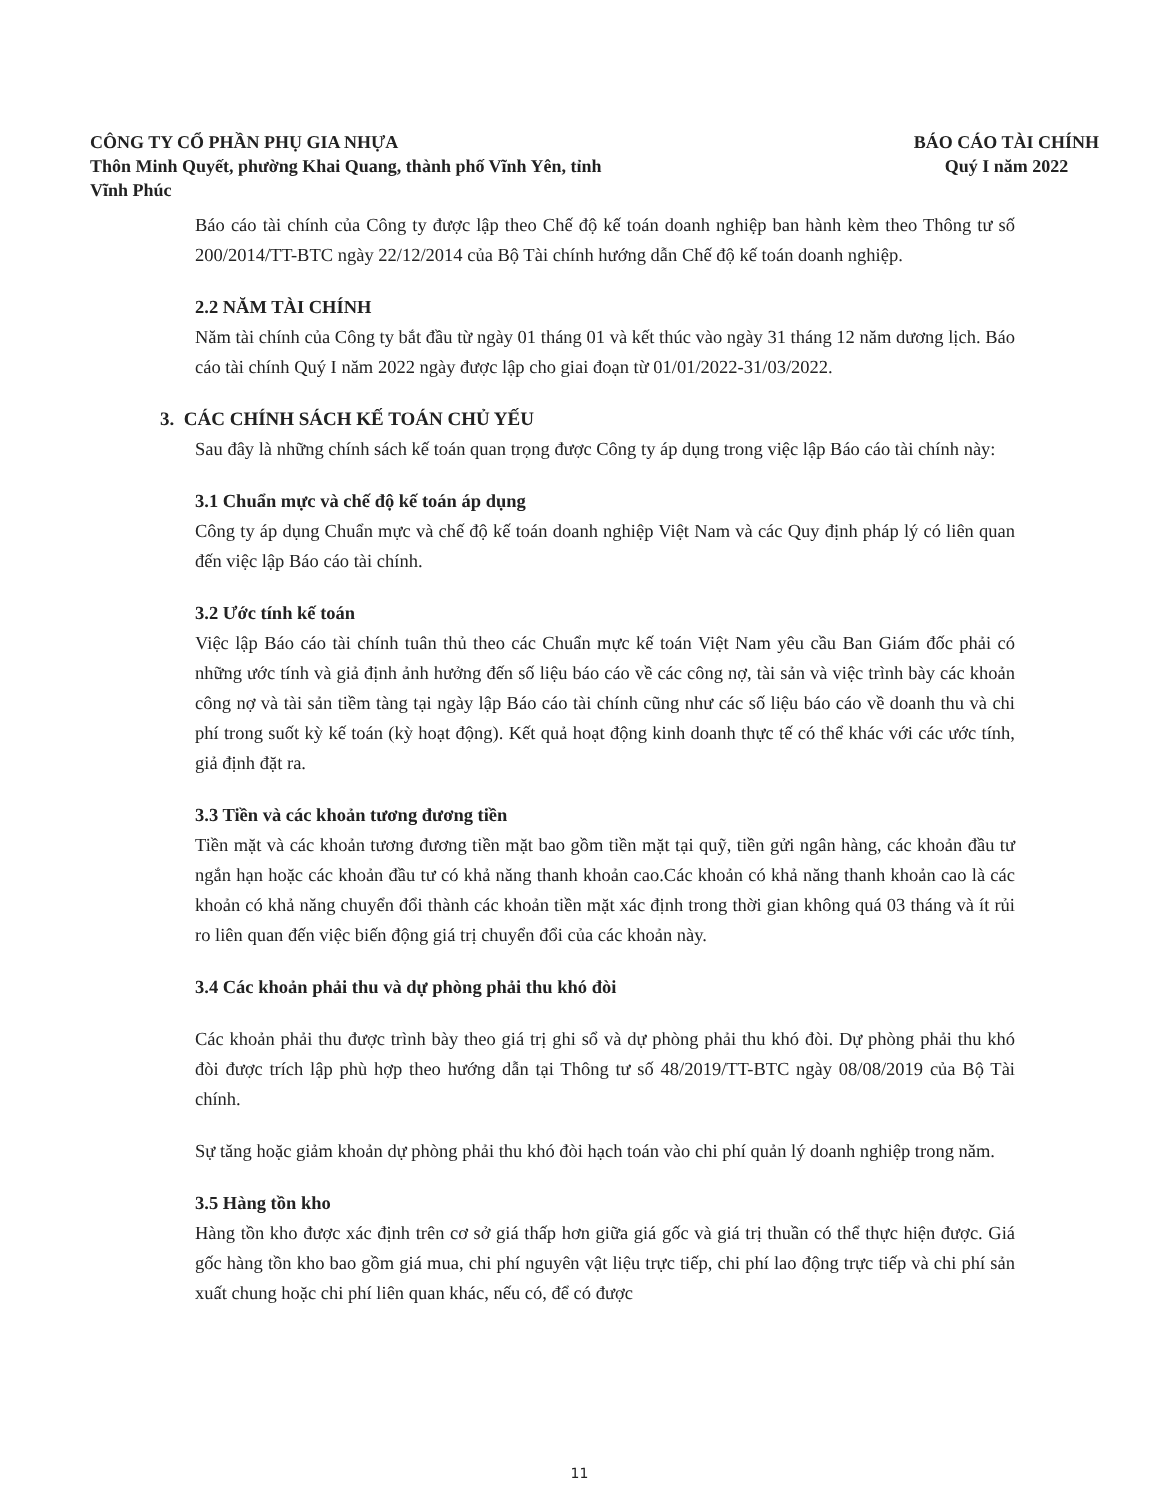CÔNG TY CỔ PHẦN PHỤ GIA NHỰA
Thôn Minh Quyết, phường Khai Quang, thành phố Vĩnh Yên, tỉnh
Vĩnh Phúc
BÁO CÁO TÀI CHÍNH
Quý I năm 2022
Báo cáo tài chính của Công ty được lập theo Chế độ kế toán doanh nghiệp ban hành kèm theo Thông tư số 200/2014/TT-BTC ngày 22/12/2014 của Bộ Tài chính hướng dẫn Chế độ kế toán doanh nghiệp.
2.2 NĂM TÀI CHÍNH
Năm tài chính của Công ty bắt đầu từ ngày 01 tháng 01 và kết thúc vào ngày 31 tháng 12 năm dương lịch. Báo cáo tài chính Quý I năm 2022 ngày được lập cho giai đoạn từ 01/01/2022-31/03/2022.
3. CÁC CHÍNH SÁCH KẾ TOÁN CHỦ YẾU
Sau đây là những chính sách kế toán quan trọng được Công ty áp dụng trong việc lập Báo cáo tài chính này:
3.1 Chuẩn mực và chế độ kế toán áp dụng
Công ty áp dụng Chuẩn mực và chế độ kế toán doanh nghiệp Việt Nam và các Quy định pháp lý có liên quan đến việc lập Báo cáo tài chính.
3.2 Ước tính kế toán
Việc lập Báo cáo tài chính tuân thủ theo các Chuẩn mực kế toán Việt Nam yêu cầu Ban Giám đốc phải có những ước tính và giả định ảnh hưởng đến số liệu báo cáo về các công nợ, tài sản và việc trình bày các khoản công nợ và tài sản tiềm tàng tại ngày lập Báo cáo tài chính cũng như các số liệu báo cáo về doanh thu và chi phí trong suốt kỳ kế toán (kỳ hoạt động). Kết quả hoạt động kinh doanh thực tế có thể khác với các ước tính, giả định đặt ra.
3.3 Tiền và các khoản tương đương tiền
Tiền mặt và các khoản tương đương tiền mặt bao gồm tiền mặt tại quỹ, tiền gửi ngân hàng, các khoản đầu tư ngắn hạn hoặc các khoản đầu tư có khả năng thanh khoản cao.Các khoản có khả năng thanh khoản cao là các khoản có khả năng chuyển đổi thành các khoản tiền mặt xác định trong thời gian không quá 03 tháng và ít rủi ro liên quan đến việc biến động giá trị chuyển đổi của các khoản này.
3.4 Các khoản phải thu và dự phòng phải thu khó đòi
Các khoản phải thu được trình bày theo giá trị ghi sổ và dự phòng phải thu khó đòi. Dự phòng phải thu khó đòi được trích lập phù hợp theo hướng dẫn tại Thông tư số 48/2019/TT-BTC ngày 08/08/2019 của Bộ Tài chính.
Sự tăng hoặc giảm khoản dự phòng phải thu khó đòi hạch toán vào chi phí quản lý doanh nghiệp trong năm.
3.5 Hàng tồn kho
Hàng tồn kho được xác định trên cơ sở giá thấp hơn giữa giá gốc và giá trị thuần có thể thực hiện được. Giá gốc hàng tồn kho bao gồm giá mua, chi phí nguyên vật liệu trực tiếp, chi phí lao động trực tiếp và chi phí sản xuất chung hoặc chi phí liên quan khác, nếu có, để có được
11